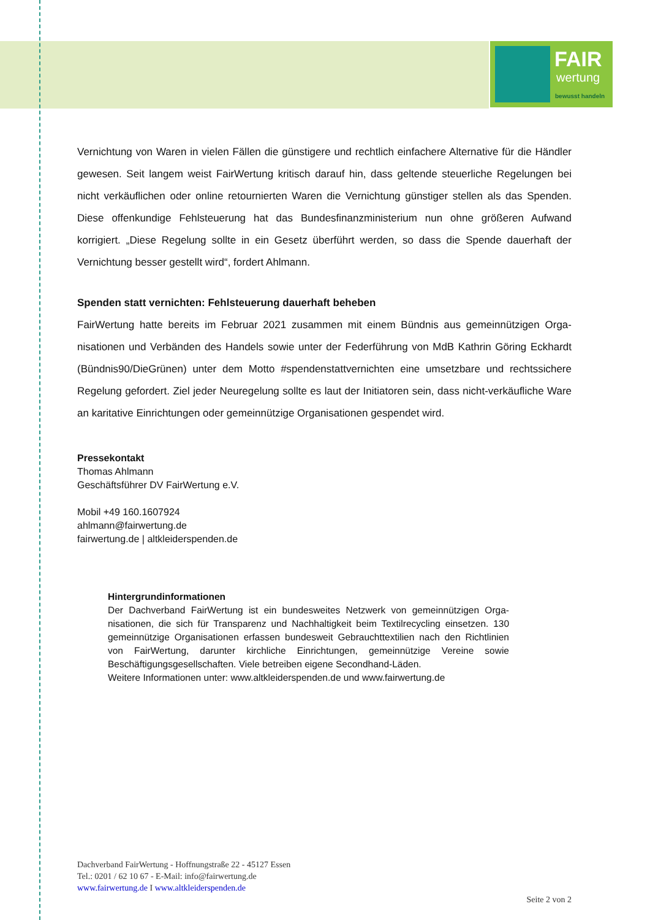FAIR
wertung
bewusst handeln
Vernichtung von Waren in vielen Fällen die günstigere und rechtlich einfachere Alternative für die Händler gewesen. Seit langem weist FairWertung kritisch darauf hin, dass geltende steuerliche Rege­lungen bei nicht verkäuflichen oder online retournierten Waren die Vernichtung günstiger stellen als das Spenden. Diese offenkundige Fehlsteuerung hat das Bundesfinanzministerium nun ohne größe­ren Aufwand korrigiert. „Diese Regelung sollte in ein Gesetz überführt werden, so dass die Spende dauerhaft der Vernichtung besser gestellt wird“, fordert Ahlmann.
Spenden statt vernichten: Fehlsteuerung dauerhaft beheben
FairWertung hatte bereits im Februar 2021 zusammen mit einem Bündnis aus gemeinnützigen Orga­nisationen und Verbänden des Handels sowie unter der Federführung von MdB Kathrin Göring Eck­hardt (Bündnis90/DieGrünen) unter dem Motto #spendenstattvernichten eine umsetzbare und rechtssichere Regelung gefordert. Ziel jeder Neuregelung sollte es laut der Initiatoren sein, dass nicht-verkäufliche Ware an karitative Einrichtungen oder gemeinnützige Organisationen gespendet wird.
Pressekontakt
Thomas Ahlmann
Geschäftsführer DV FairWertung e.V.
Mobil +49 160.1607924
ahlmann@fairwertung.de
fairwertung.de | altkleiderspenden.de
Hintergrundinformationen
Der Dachverband FairWertung ist ein bundesweites Netzwerk von gemeinnützigen Orga­nisationen, die sich für Transparenz und Nachhaltigkeit beim Textilrecycling einsetzen. 130 gemeinnützige Organisationen erfassen bundesweit Gebrauchttextilien nach den Richtli­nien von FairWertung, darunter kirchliche Einrichtungen, gemeinnützige Vereine sowie Beschäftigungsgesellschaften. Viele betreiben eigene Secondhand-Läden.
Weitere Informationen unter: www.altkleiderspenden.de und www.fairwertung.de
Dachverband FairWertung - Hoffnungstraße 22 - 45127 Essen
Tel.: 0201 / 62 10 67 - E-Mail: info@fairwertung.de
www.fairwertung.de I www.altkleiderspenden.de
Seite 2 von 2